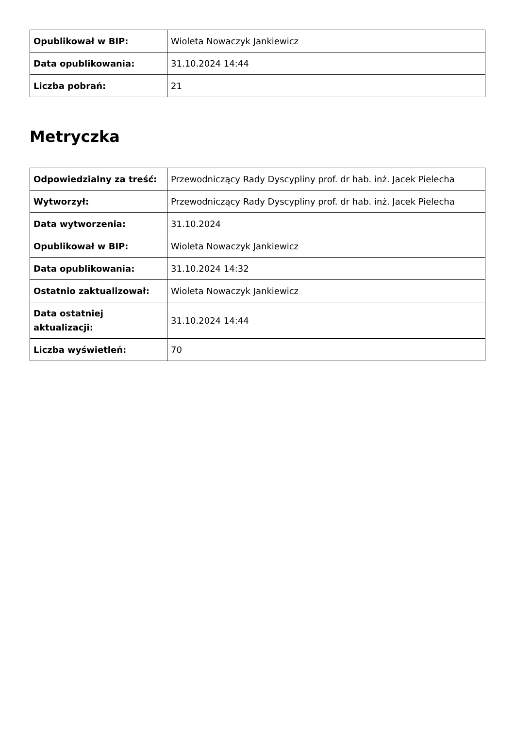| Opublikował w BIP: | Wioleta Nowaczyk Jankiewicz |
| Data opublikowania: | 31.10.2024 14:44 |
| Liczba pobrań: | 21 |
Metryczka
| Odpowiedzialny za treść: | Przewodniczący Rady Dyscypliny prof. dr hab. inż. Jacek Pielecha |
| Wytworzył: | Przewodniczący Rady Dyscypliny prof. dr hab. inż. Jacek Pielecha |
| Data wytworzenia: | 31.10.2024 |
| Opublikował w BIP: | Wioleta Nowaczyk Jankiewicz |
| Data opublikowania: | 31.10.2024 14:32 |
| Ostatnio zaktualizował: | Wioleta Nowaczyk Jankiewicz |
| Data ostatniej aktualizacji: | 31.10.2024 14:44 |
| Liczba wyświetleń: | 70 |